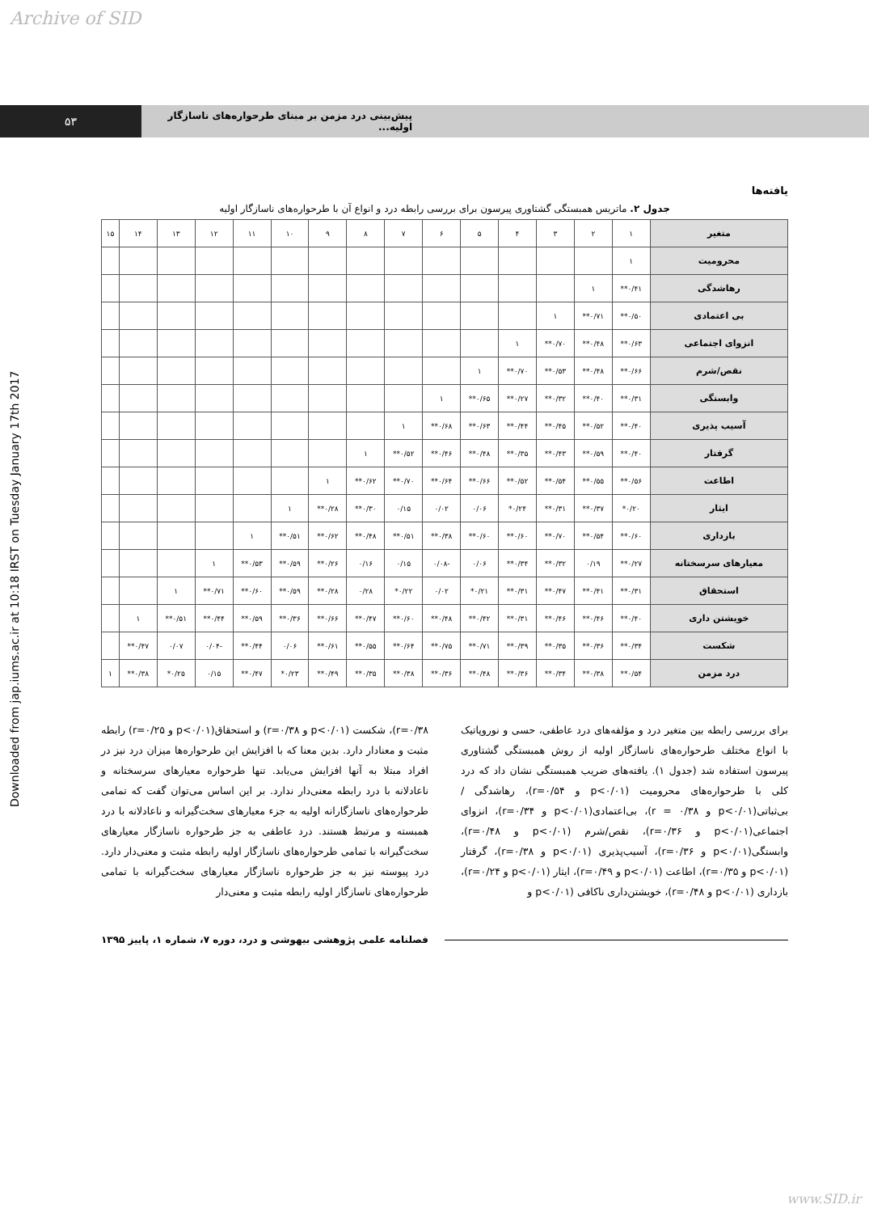Archive of SID
۵۳
پیش‌بینی درد مزمن بر مبنای طرحواره‌های ناسازگار اولیه...
Downloaded from jap.iums.ac.ir at 10:18 IRST on Tuesday January 17th 2017
یافته‌ها
جدول ۲. ماتریس همبستگی گشتاوری پیرسون برای بررسی رابطه درد و انواع آن با طرحواره‌های ناسازگار اولیه
| متغیر | ۱ | ۲ | ۳ | ۴ | ۵ | ۶ | ۷ | ۸ | ۹ | ۱۰ | ۱۱ | ۱۲ | ۱۳ | ۱۴ | ۱۵ |
| --- | --- | --- | --- | --- | --- | --- | --- | --- | --- | --- | --- | --- | --- | --- | --- |
| محرومیت | ۱ | | | | | | | | | | | | | | |
| رهاشدگی | ۰/۴۱** | ۱ | | | | | | | | | | | | | |
| بی اعتمادی | ۰/۵۰** | ۰/۷۱** | ۱ | | | | | | | | | | | | |
| انزوای اجتماعی | ۰/۶۳** | ۰/۴۸** | ۰/۷۰** | ۱ | | | | | | | | | | | |
| نقص/شرم | ۰/۶۶** | ۰/۴۸** | ۰/۵۳** | ۰/۷۰** | ۱ | | | | | | | | | | |
| وابستگی | ۰/۳۱** | ۰/۴۰** | ۰/۳۲** | ۰/۲۷** | ۰/۶۵** | ۱ | | | | | | | | | |
| آسیب پذیری | ۰/۴۰** | ۰/۵۲** | ۰/۴۵** | ۰/۴۴** | ۰/۶۳** | ۰/۶۸** | ۱ | | | | | | | | |
| گرفتار | ۰/۴۰** | ۰/۵۹** | ۰/۴۳** | ۰/۳۵** | ۰/۴۸** | ۰/۴۶** | ۰/۵۲** | ۱ | | | | | | | |
| اطاعت | ۰/۵۶** | ۰/۵۵** | ۰/۵۴** | ۰/۵۲** | ۰/۶۶** | ۰/۶۴** | ۰/۷۰** | ۰/۶۲** | ۱ | | | | | | |
| ایثار | ۰/۲۰* | ۰/۳۷** | ۰/۳۱** | ۰/۲۴* | ۰/۰۶ | ۰/۰۲ | ۰/۱۵ | ۰/۳۰** | ۰/۲۸** | ۱ | | | | | |
| بازداری | ۰/۶۰** | ۰/۵۴** | ۰/۷۰** | ۰/۶۰** | ۰/۶۰** | ۰/۳۸** | ۰/۵۱** | ۰/۴۸** | ۰/۶۲** | ۰/۵۱** | ۱ | | | | |
| معیارهای سرسختانه | ۰/۲۷** | ۰/۱۹ | ۰/۳۲** | ۰/۳۴** | ۰/۰۶ | -۰/۰۸ | ۰/۱۵ | ۰/۱۶ | ۰/۲۶** | ۰/۵۹** | ۰/۵۳** | ۱ | | | |
| استحقاق | ۰/۳۱** | ۰/۴۱** | ۰/۴۷** | ۰/۳۱** | ۰/۲۱* | ۰/۰۲ | ۰/۲۲* | ۰/۲۸ | ۰/۲۸** | ۰/۵۹** | ۰/۶۰** | ۰/۷۱** | ۱ | | |
| خویشتن داری | ۰/۴۰** | ۰/۴۶** | ۰/۴۶** | ۰/۳۱** | ۰/۴۲** | ۰/۴۸** | ۰/۶۰** | ۰/۴۷** | ۰/۶۶** | ۰/۳۶** | ۰/۵۹** | ۰/۴۴** | ۰/۵۱** | ۱ | |
| شکست | ۰/۳۴** | ۰/۳۶** | ۰/۳۵** | ۰/۳۹** | ۰/۷۱** | ۰/۷۵** | ۰/۶۴** | ۰/۵۵** | ۰/۶۱** | ۰/۰۶ | ۰/۴۴** | -۰/۰۴ | ۰/۰۷ | ۰/۴۷** | |
| درد مزمن | ۰/۵۴** | ۰/۳۸** | ۰/۳۴** | ۰/۳۶** | ۰/۴۸** | ۰/۳۶** | ۰/۳۸** | ۰/۳۵** | ۰/۴۹** | ۰/۲۳* | ۰/۴۷** | ۰/۱۵ | ۰/۲۵* | ۰/۳۸** | ۱ |
برای بررسی رابطه بین متغیر درد و مؤلفه‌های درد عاطفی، حسی و نوروپاتیک با انواع مختلف طرحواره‌های ناسازگار اولیه از روش همبستگی گشتاوری پیرسون استفاده شد (جدول ۱). یافته‌های ضریب همبستگی نشان داد که درد کلی با طرحواره‌های محرومیت (p<۰/۰۱ و r=۰/۵۴)، رهاشدگی / بی‌ثباتی(p<۰/۰۱ و r = ۰/۳۸)، بی‌اعتمادی(p<۰/۰۱ و r=۰/۳۴)، انزوای اجتماعی(p<۰/۰۱ و r=۰/۳۶)، نقص/شرم (p<۰/۰۱ و r=۰/۴۸)، وابستگی(p<۰/۰۱ و r=۰/۳۶)، آسیب‌پذیری (p<۰/۰۱ و r=۰/۳۸)، گرفتار (p<۰/۰۱ و r=۰/۳۵)، اطاعت (p<۰/۰۱ و r=۰/۴۹)، ایثار (p<۰/۰۱ و r=۰/۲۴)، بازداری (p<۰/۰۱ و r=۰/۴۸)، خویشتن‌داری ناکافی (p<۰/۰۱ و
r=۰/۳۸)، شکست (p<۰/۰۱ و r=۰/۳۸) و استحقاق(p<۰/۰۱ و r=۰/۲۵) رابطه مثبت و معنادار دارد. بدین معنا که با افزایش این طرحواره‌ها میزان درد نیز در افراد مبتلا به آنها افزایش می‌یابد. تنها طرحواره معیارهای سرسختانه و ناعادلانه با درد رابطه معنی‌دار ندارد. بر این اساس می‌توان گفت که تمامی طرحواره‌های ناسازگارانه اولیه به جزء معیارهای سخت‌گیرانه و ناعادلانه با درد همبسته و مرتبط هستند. درد عاطفی به جز طرحواره ناسازگار معیارهای سخت‌گیرانه با تمامی طرحواره‌های ناسازگار اولیه رابطه مثبت و معنی‌دار دارد. درد پیوسته نیز به جز طرحواره ناسازگار معیارهای سخت‌گیرانه با تمامی طرحواره‌های ناسازگار اولیه رابطه مثبت و معنی‌دار
فصلنامه علمی پژوهشی بیهوشی و درد، دوره ۷، شماره ۱، پاییز ۱۳۹۵
www.SID.ir